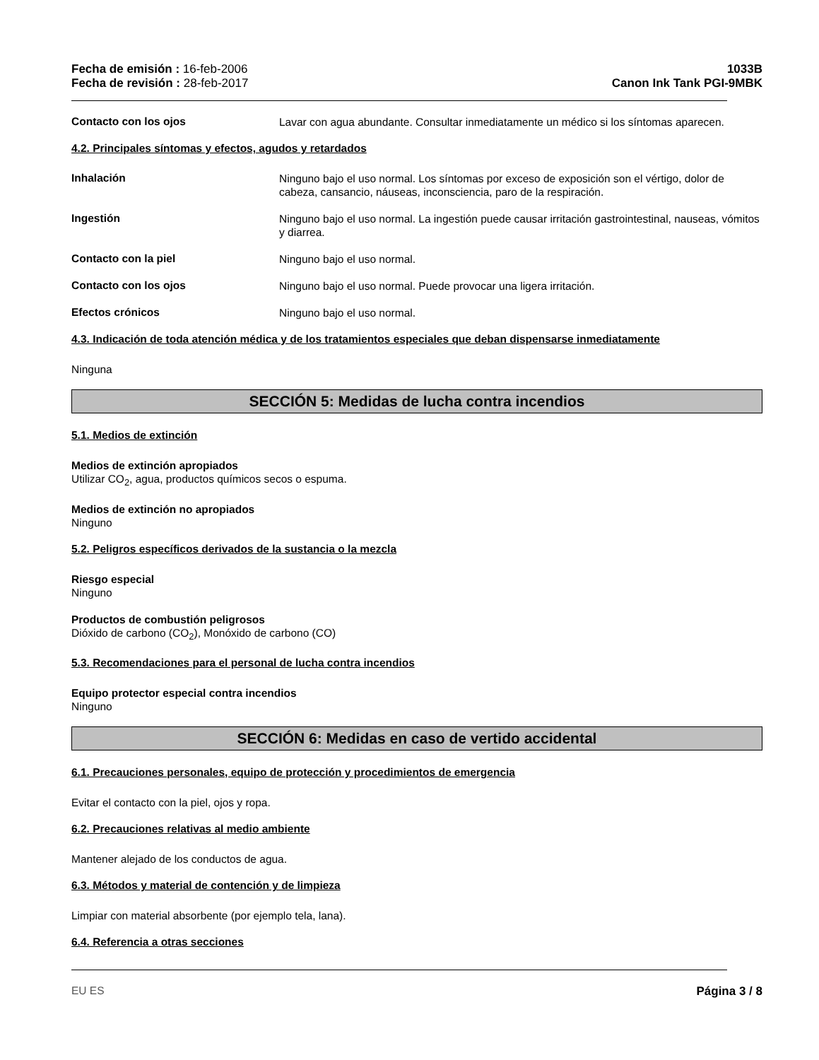Fecha de emisión : 16-feb-2006
Fecha de revisión : 28-feb-2017
1033B
Canon Ink Tank PGI-9MBK
Contacto con los ojos
Lavar con agua abundante. Consultar inmediatamente un médico si los síntomas aparecen.
4.2. Principales síntomas y efectos, agudos y retardados
Inhalación
Ninguno bajo el uso normal. Los síntomas por exceso de exposición son el vértigo, dolor de cabeza, cansancio, náuseas, inconsciencia, paro de la respiración.
Ingestión
Ninguno bajo el uso normal. La ingestión puede causar irritación gastrointestinal, nauseas, vómitos y diarrea.
Contacto con la piel
Ninguno bajo el uso normal.
Contacto con los ojos
Ninguno bajo el uso normal. Puede provocar una ligera irritación.
Efectos crónicos
Ninguno bajo el uso normal.
4.3. Indicación de toda atención médica y de los tratamientos especiales que deban dispensarse inmediatamente
Ninguna
SECCIÓN 5: Medidas de lucha contra incendios
5.1. Medios de extinción
Medios de extinción apropiados
Utilizar CO<sub>2</sub>, agua, productos químicos secos o espuma.
Medios de extinción no apropiados
Ninguno
5.2. Peligros específicos derivados de la sustancia o la mezcla
Riesgo especial
Ninguno
Productos de combustión peligrosos
Dióxido de carbono (CO<sub>2</sub>), Monóxido de carbono (CO)
5.3. Recomendaciones para el personal de lucha contra incendios
Equipo protector especial contra incendios
Ninguno
SECCIÓN 6: Medidas en caso de vertido accidental
6.1. Precauciones personales, equipo de protección y procedimientos de emergencia
Evitar el contacto con la piel, ojos y ropa.
6.2. Precauciones relativas al medio ambiente
Mantener alejado de los conductos de agua.
6.3. Métodos y material de contención y de limpieza
Limpiar con material absorbente (por ejemplo tela, lana).
6.4. Referencia a otras secciones
EU ES Página 3 / 8